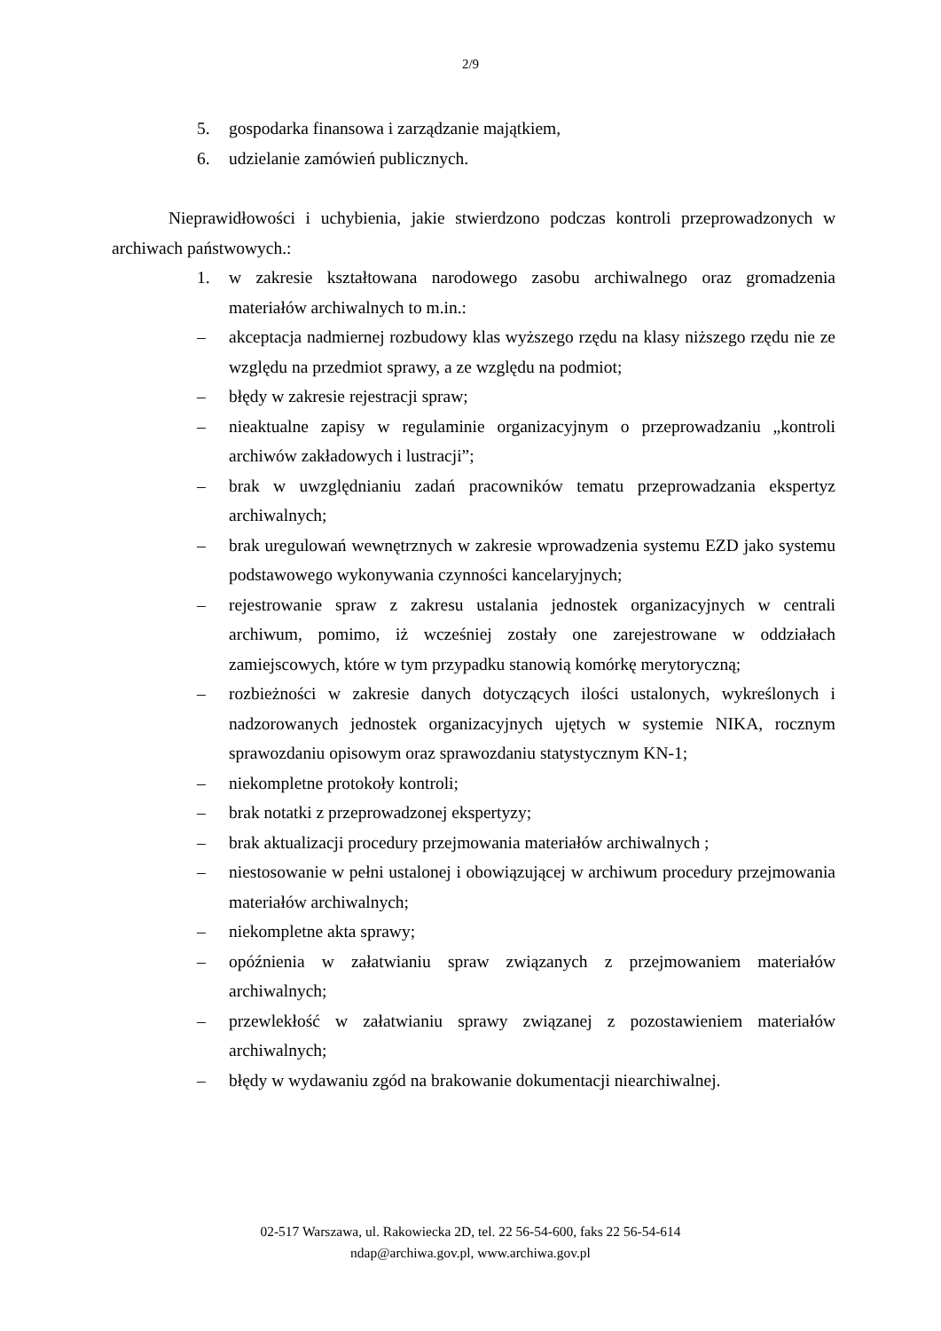2/9
5. gospodarka finansowa i zarządzanie majątkiem,
6. udzielanie zamówień publicznych.
Nieprawidłowości i uchybienia, jakie stwierdzono podczas kontroli przeprowadzonych w archiwach państwowych.:
1. w zakresie kształtowana narodowego zasobu archiwalnego oraz gromadzenia materiałów archiwalnych to m.in.:
– akceptacja nadmiernej rozbudowy klas wyższego rzędu na klasy niższego rzędu nie ze względu na przedmiot sprawy, a ze względu na podmiot;
– błędy w zakresie rejestracji spraw;
– nieaktualne zapisy w regulaminie organizacyjnym o przeprowadzaniu „kontroli archiwów zakładowych i lustracji”;
– brak w uwzględnianiu zadań pracowników tematu przeprowadzania ekspertyz archiwalnych;
– brak uregulowań wewnętrznych w zakresie wprowadzenia systemu EZD jako systemu podstawowego wykonywania czynności kancelaryjnych;
– rejestrowanie spraw z zakresu ustalania jednostek organizacyjnych w centrali archiwum, pomimo, iż wcześniej zostały one zarejestrowane w oddziałach zamiejscowych, które w tym przypadku stanowią komórkę merytoryczną;
– rozbieżności w zakresie danych dotyczących ilości ustalonych, wykreślonych i nadzorowanych jednostek organizacyjnych ujętych w systemie NIKA, rocznym sprawozdaniu opisowym oraz sprawozdaniu statystycznym KN-1;
– niekompletne protokoły kontroli;
– brak notatki z przeprowadzonej ekspertyzy;
– brak aktualizacji procedury przejmowania materiałów archiwalnych ;
– niestosowanie w pełni ustalonej i obowiązującej w archiwum procedury przejmowania materiałów archiwalnych;
– niekompletne akta sprawy;
– opóźnienia w załatwianiu spraw związanych z przejmowaniem materiałów archiwalnych;
– przewlekłość w załatwianiu sprawy związanej z pozostawieniem materiałów archiwalnych;
– błędy w wydawaniu zgód na brakowanie dokumentacji niearchiwalnej.
02-517 Warszawa, ul. Rakowiecka 2D, tel. 22 56-54-600, faks 22 56-54-614
ndap@archiwa.gov.pl, www.archiwa.gov.pl